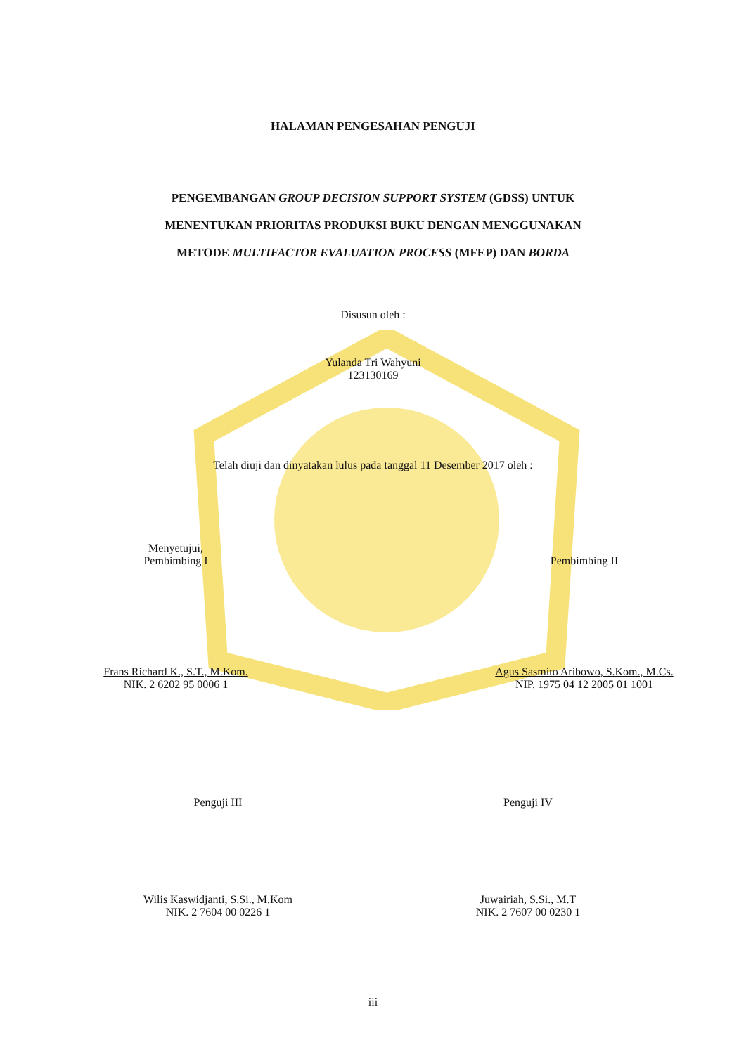HALAMAN PENGESAHAN PENGUJI
PENGEMBANGAN GROUP DECISION SUPPORT SYSTEM (GDSS) UNTUK
MENENTUKAN PRIORITAS PRODUKSI BUKU DENGAN MENGGUNAKAN
METODE MULTIFACTOR EVALUATION PROCESS (MFEP) DAN BORDA
Disusun oleh :
Yulanda Tri Wahyuni
123130169
Telah diuji dan dinyatakan lulus pada tanggal 11 Desember 2017 oleh :
Menyetujui,
Pembimbing I
Frans Richard K., S.T., M.Kom.
NIK. 2 6202 95 0006 1
Pembimbing II
Agus Sasmito Aribowo, S.Kom., M.Cs.
NIP. 1975 04 12 2005 01 1001
Penguji III
Wilis Kaswidjanti, S.Si., M.Kom
NIK. 2 7604 00 0226 1
Penguji IV
Juwairiah, S.Si., M.T
NIK. 2 7607 00 0230 1
iii